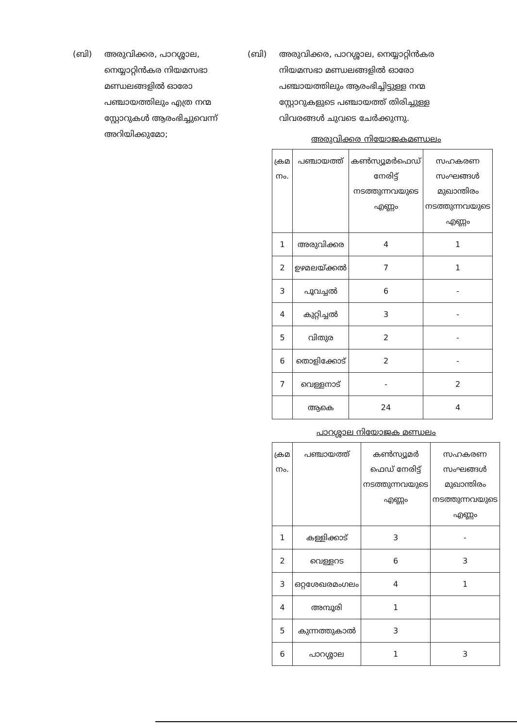(ബി) അരുവിക്കര, പാറശ്ശാല, നെയ്യാറ്റിൻകര നിയമസഭാ മണ്ഡലങ്ങളിൽ ഓരോ പഞ്ചായത്തിലും എത്ര നന്മ സ്റ്റോറുകൾ ആരംഭിച്ചുവെന്ന് അറിയിക്കുമോ;
(ബി) അരുവിക്കര, പാറശ്ശാല, നെയ്യാറ്റിൻകര നിയമസഭാ മണ്ഡലങ്ങളിൽ ഓരോ പഞ്ചായത്തിലും ആരംഭിച്ചിട്ടുള്ള നന്മ സ്റ്റോറുകളുടെ പഞ്ചായത്ത് തിരിച്ചുള്ള വിവരങ്ങൾ ചുവടെ ചേർക്കുന്നു.
അരുവിക്കര നിയോജകമണ്ഡലം
| ക്രമ നം. | പഞ്ചായത്ത് | കൺസ്യൂമർഫെഡ് നേരിട്ട് നടത്തുന്നവയുടെ എണ്ണം | സഹകരണ സംഘങ്ങൾ മുഖാന്തിരം നടത്തുന്നവയുടെ എണ്ണം |
| --- | --- | --- | --- |
| 1 | അരുവിക്കര | 4 | 1 |
| 2 | ഉഴമലയ്ക്കൽ | 7 | 1 |
| 3 | പൂവച്ചൽ | 6 | - |
| 4 | കുറ്റിച്ചൽ | 3 | - |
| 5 | വിതുര | 2 | - |
| 6 | തൊളിക്കോട് | 2 | - |
| 7 | വെള്ളനാട് | - | 2 |
| | ആകെ | 24 | 4 |
പാറശ്ശാല നിയോജക മണ്ഡലം
| ക്രമ നം. | പഞ്ചായത്ത് | കൺസ്യൂമർ ഫെഡ് നേരിട്ട് നടത്തുന്നവയുടെ എണ്ണം | സഹകരണ സംഘങ്ങൾ മുഖാന്തിരം നടത്തുന്നവയുടെ എണ്ണം |
| --- | --- | --- | --- |
| 1 | കള്ളിക്കാട് | 3 | - |
| 2 | വെള്ളറട | 6 | 3 |
| 3 | ഒറ്റശേഖരമംഗലം | 4 | 1 |
| 4 | അമ്പൂരി | 1 | |
| 5 | കുന്നത്തുകാൽ | 3 | |
| 6 | പാറശ്ശാല | 1 | 3 |